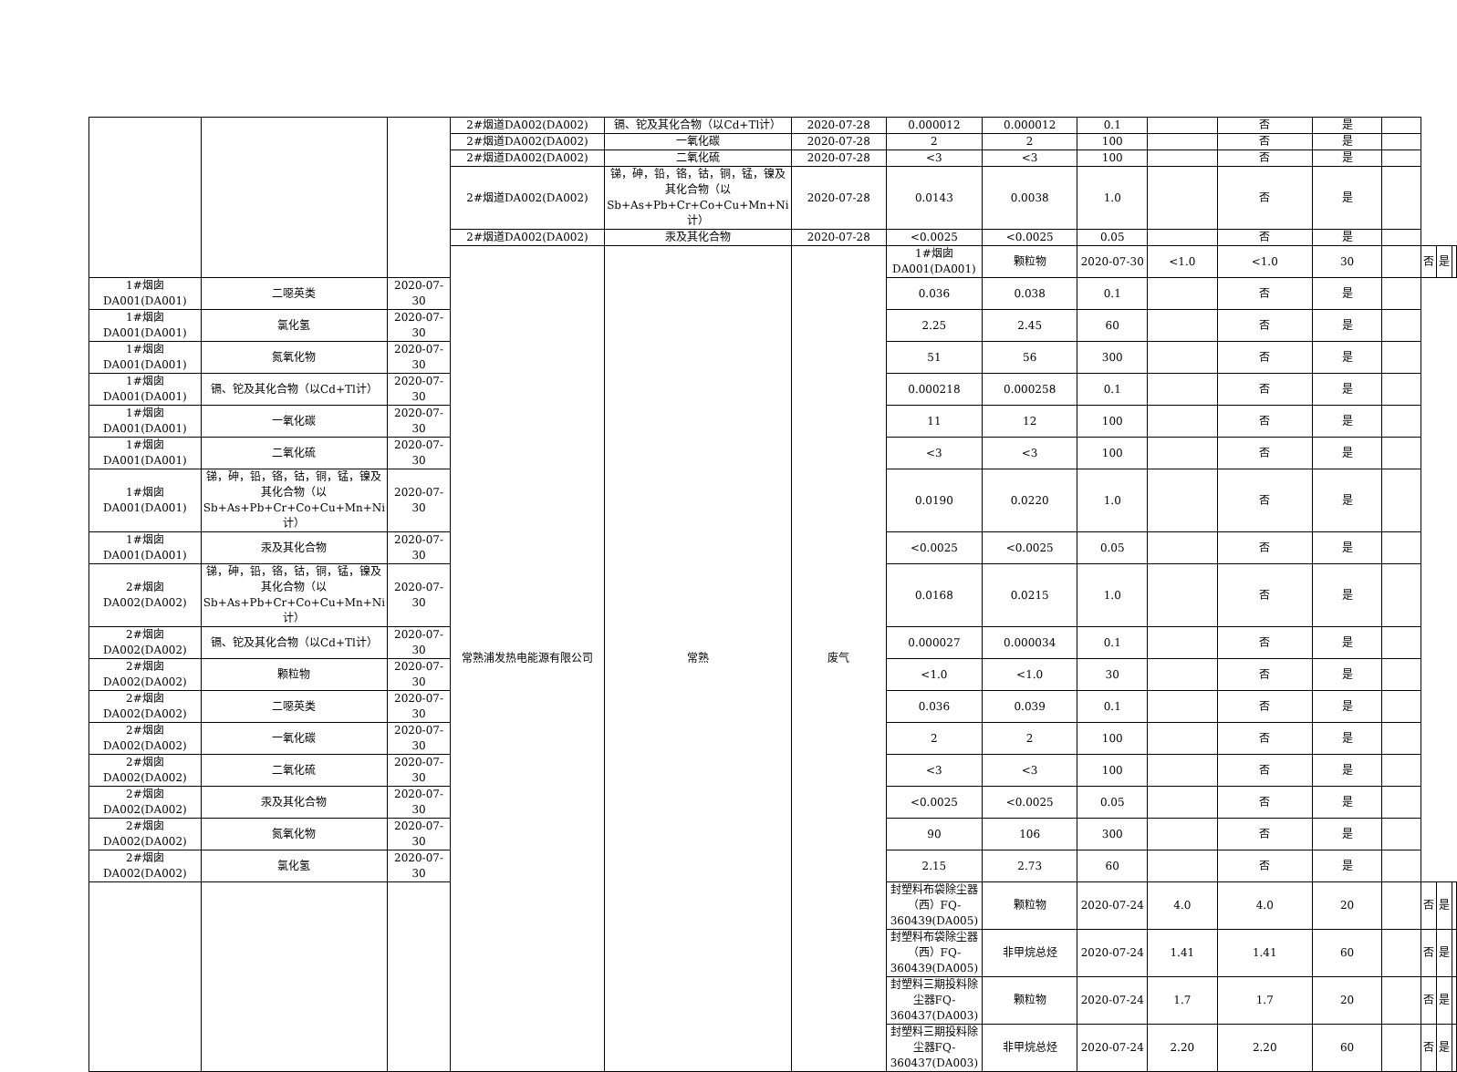| | | | 2#烟道DA002(DA002) | 镉、铊及其化合物（以Cd+Tl计） | 2020-07-28 | 0.000012 | 0.000012 | 0.1 | | 否 | 是 | | | | |
| | | | 2#烟道DA002(DA002) | 一氧化碳 | 2020-07-28 | 2 | 2 | 100 | | 否 | 是 | | | | |
| | | | 2#烟道DA002(DA002) | 二氧化硫 | 2020-07-28 | <3 | <3 | 100 | | 否 | 是 | | | | |
| | | | 2#烟道DA002(DA002) | 锑，砷，铅，铬，钴，铜，锰，镍及其化合物（以Sb+As+Pb+Cr+Co+Cu+Mn+Ni计） | 2020-07-28 | 0.0143 | 0.0038 | 1.0 | | 否 | 是 | | | | |
| | | | 2#烟道DA002(DA002) | 汞及其化合物 | 2020-07-28 | <0.0025 | <0.0025 | 0.05 | | 否 | 是 | | | | |
| | | | 常熟浦发热电能源有限公司 | 常熟 | 废气 | 1#烟囱DA001(DA001) | 颗粒物 | 2020-07-30 | <1.0 | <1.0 | 30 | | 否 | 是 | |
| 1#烟囱DA001(DA001) | 二噁英类 | 2020-07-30 | | | | 0.036 | 0.038 | 0.1 | | 否 | 是 | | | | |
| 1#烟囱DA001(DA001) | 氯化氢 | 2020-07-30 | | | | 2.25 | 2.45 | 60 | | 否 | 是 | | | | |
| 1#烟囱DA001(DA001) | 氮氧化物 | 2020-07-30 | | | | 51 | 56 | 300 | | 否 | 是 | | | | |
| 1#烟囱DA001(DA001) | 镉、铊及其化合物（以Cd+Tl计） | 2020-07-30 | | | | 0.000218 | 0.000258 | 0.1 | | 否 | 是 | | | | |
| 1#烟囱DA001(DA001) | 一氧化碳 | 2020-07-30 | | | | 11 | 12 | 100 | | 否 | 是 | | | | |
| 1#烟囱DA001(DA001) | 二氧化硫 | 2020-07-30 | | | | <3 | <3 | 100 | | 否 | 是 | | | | |
| 1#烟囱DA001(DA001) | 锑，砷，铅，铬，钴，铜，锰，镍及其化合物（以Sb+As+Pb+Cr+Co+Cu+Mn+Ni计） | 2020-07-30 | | | | 0.0190 | 0.0220 | 1.0 | | 否 | 是 | | | | |
| 1#烟囱DA001(DA001) | 汞及其化合物 | 2020-07-30 | | | | <0.0025 | <0.0025 | 0.05 | | 否 | 是 | | | | |
| 2#烟囱DA002(DA002) | 锑，砷，铅，铬，钴，铜，锰，镍及其化合物（以Sb+As+Pb+Cr+Co+Cu+Mn+Ni计） | 2020-07-30 | | | | 0.0168 | 0.0215 | 1.0 | | 否 | 是 | | | | |
| 2#烟囱DA002(DA002) | 镉、铊及其化合物（以Cd+Tl计） | 2020-07-30 | | | | 0.000027 | 0.000034 | 0.1 | | 否 | 是 | | | | |
| 2#烟囱DA002(DA002) | 颗粒物 | 2020-07-30 | | | | <1.0 | <1.0 | 30 | | 否 | 是 | | | | |
| 2#烟囱DA002(DA002) | 二噁英类 | 2020-07-30 | | | | 0.036 | 0.039 | 0.1 | | 否 | 是 | | | | |
| 2#烟囱DA002(DA002) | 一氧化碳 | 2020-07-30 | | | | 2 | 2 | 100 | | 否 | 是 | | | | |
| 2#烟囱DA002(DA002) | 二氧化硫 | 2020-07-30 | | | | <3 | <3 | 100 | | 否 | 是 | | | | |
| 2#烟囱DA002(DA002) | 汞及其化合物 | 2020-07-30 | | | | <0.0025 | <0.0025 | 0.05 | | 否 | 是 | | | | |
| 2#烟囱DA002(DA002) | 氮氧化物 | 2020-07-30 | | | | 90 | 106 | 300 | | 否 | 是 | | | | |
| 2#烟囱DA002(DA002) | 氯化氢 | 2020-07-30 | | | | 2.15 | 2.73 | 60 | | 否 | 是 | | | | |
| | | | | | | 封塑料布袋除尘器（西）FQ-360439(DA005) | 颗粒物 | 2020-07-24 | 4.0 | 4.0 | 20 | | 否 | 是 | |
| | | | | | | 封塑料布袋除尘器（西）FQ-360439(DA005) | 非甲烷总烃 | 2020-07-24 | 1.41 | 1.41 | 60 | | 否 | 是 | |
| | | | | | | 封塑料三期投料除尘器FQ-360437(DA003) | 颗粒物 | 2020-07-24 | 1.7 | 1.7 | 20 | | 否 | 是 | |
| | | | | | | 封塑料三期投料除尘器FQ-360437(DA003) | 非甲烷总烃 | 2020-07-24 | 2.20 | 2.20 | 60 | | 否 | 是 | |